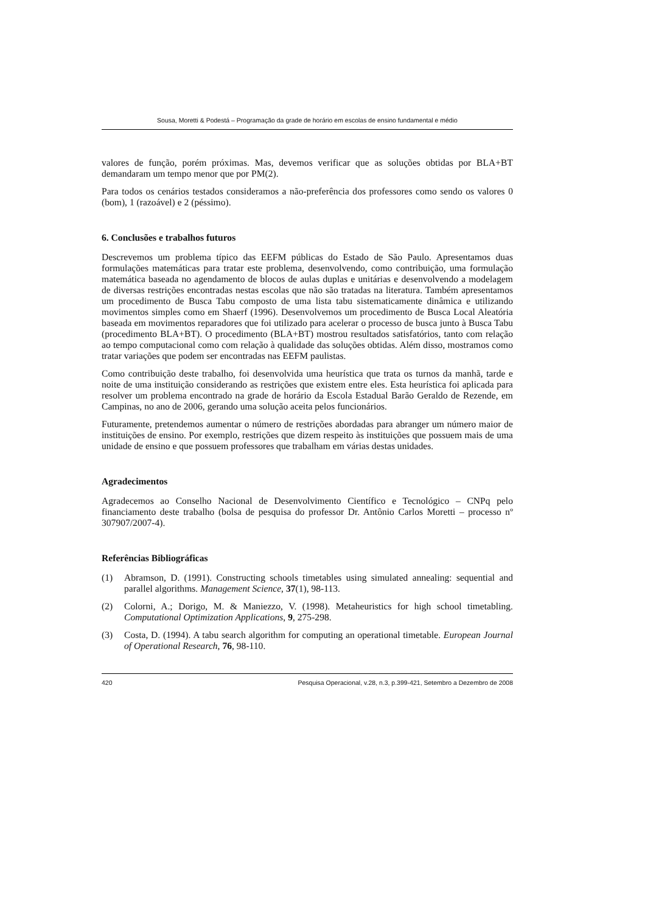Sousa, Moretti & Podestá – Programação da grade de horário em escolas de ensino fundamental e médio
valores de função, porém próximas. Mas, devemos verificar que as soluções obtidas por BLA+BT demandaram um tempo menor que por PM(2).
Para todos os cenários testados consideramos a não-preferência dos professores como sendo os valores 0 (bom), 1 (razoável) e 2 (péssimo).
6. Conclusões e trabalhos futuros
Descrevemos um problema típico das EEFM públicas do Estado de São Paulo. Apresentamos duas formulações matemáticas para tratar este problema, desenvolvendo, como contribuição, uma formulação matemática baseada no agendamento de blocos de aulas duplas e unitárias e desenvolvendo a modelagem de diversas restrições encontradas nestas escolas que não são tratadas na literatura. Também apresentamos um procedimento de Busca Tabu composto de uma lista tabu sistematicamente dinâmica e utilizando movimentos simples como em Shaerf (1996). Desenvolvemos um procedimento de Busca Local Aleatória baseada em movimentos reparadores que foi utilizado para acelerar o processo de busca junto à Busca Tabu (procedimento BLA+BT). O procedimento (BLA+BT) mostrou resultados satisfatórios, tanto com relação ao tempo computacional como com relação à qualidade das soluções obtidas. Além disso, mostramos como tratar variações que podem ser encontradas nas EEFM paulistas.
Como contribuição deste trabalho, foi desenvolvida uma heurística que trata os turnos da manhã, tarde e noite de uma instituição considerando as restrições que existem entre eles. Esta heurística foi aplicada para resolver um problema encontrado na grade de horário da Escola Estadual Barão Geraldo de Rezende, em Campinas, no ano de 2006, gerando uma solução aceita pelos funcionários.
Futuramente, pretendemos aumentar o número de restrições abordadas para abranger um número maior de instituições de ensino. Por exemplo, restrições que dizem respeito às instituições que possuem mais de uma unidade de ensino e que possuem professores que trabalham em várias destas unidades.
Agradecimentos
Agradecemos ao Conselho Nacional de Desenvolvimento Científico e Tecnológico – CNPq pelo financiamento deste trabalho (bolsa de pesquisa do professor Dr. Antônio Carlos Moretti – processo nº 307907/2007-4).
Referências Bibliográficas
(1) Abramson, D. (1991). Constructing schools timetables using simulated annealing: sequential and parallel algorithms. Management Science, 37(1), 98-113.
(2) Colorni, A.; Dorigo, M. & Maniezzo, V. (1998). Metaheuristics for high school timetabling. Computational Optimization Applications, 9, 275-298.
(3) Costa, D. (1994). A tabu search algorithm for computing an operational timetable. European Journal of Operational Research, 76, 98-110.
420 Pesquisa Operacional, v.28, n.3, p.399-421, Setembro a Dezembro de 2008